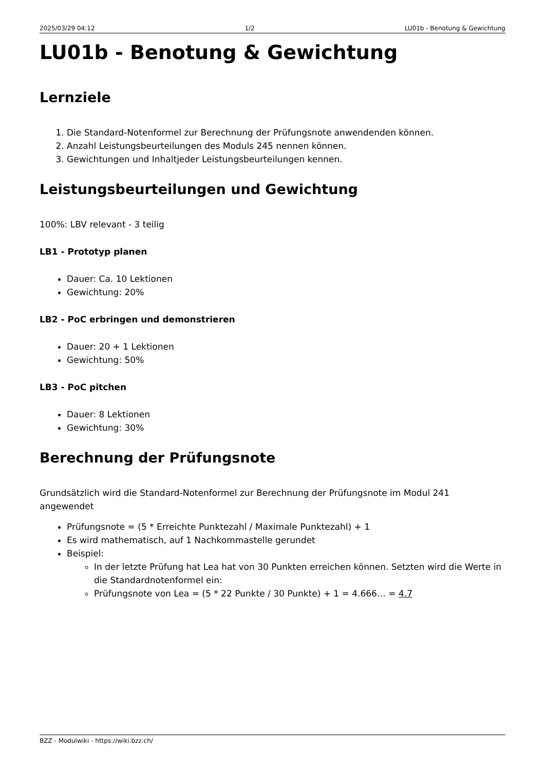2025/03/29 04:12 1/2 LU01b - Benotung & Gewichtung
LU01b - Benotung & Gewichtung
Lernziele
1. Die Standard-Notenformel zur Berechnung der Prüfungsnote anwendenden können.
2. Anzahl Leistungsbeurteilungen des Moduls 245 nennen können.
3. Gewichtungen und Inhaltjeder Leistungsbeurteilungen kennen.
Leistungsbeurteilungen und Gewichtung
100%: LBV relevant - 3 teilig
LB1 - Prototyp planen
Dauer: Ca. 10 Lektionen
Gewichtung: 20%
LB2 - PoC erbringen und demonstrieren
Dauer: 20 + 1 Lektionen
Gewichtung: 50%
LB3 - PoC pitchen
Dauer: 8 Lektionen
Gewichtung: 30%
Berechnung der Prüfungsnote
Grundsätzlich wird die Standard-Notenformel zur Berechnung der Prüfungsnote im Modul 241 angewendet
Prüfungsnote = (5 * Erreichte Punktezahl / Maximale Punktezahl) + 1
Es wird mathematisch, auf 1 Nachkommastelle gerundet
Beispiel:
In der letzte Prüfung hat Lea hat von 30 Punkten erreichen können. Setzten wird die Werte in die Standardnotenformel ein:
Prüfungsnote von Lea = (5 * 22 Punkte / 30 Punkte) + 1 = 4.666… = 4.7
BZZ - Modulwiki - https://wiki.bzz.ch/